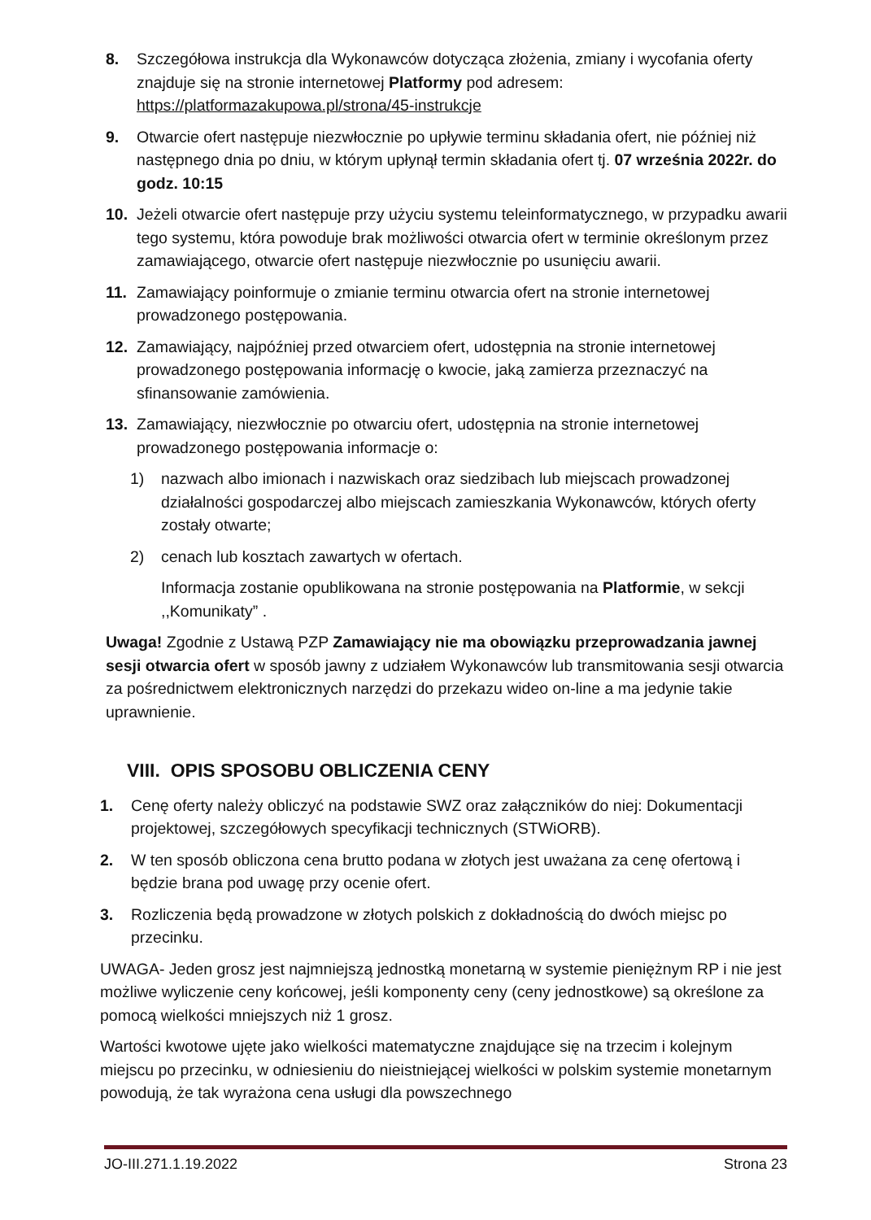8. Szczegółowa instrukcja dla Wykonawców dotycząca złożenia, zmiany i wycofania oferty znajduje się na stronie internetowej Platformy pod adresem: https://platformazakupowa.pl/strona/45-instrukcje
9. Otwarcie ofert następuje niezwłocznie po upływie terminu składania ofert, nie później niż następnego dnia po dniu, w którym upłynął termin składania ofert tj. 07 września 2022r. do godz. 10:15
10. Jeżeli otwarcie ofert następuje przy użyciu systemu teleinformatycznego, w przypadku awarii tego systemu, która powoduje brak możliwości otwarcia ofert w terminie określonym przez zamawiającego, otwarcie ofert następuje niezwłocznie po usunięciu awarii.
11. Zamawiający poinformuje o zmianie terminu otwarcia ofert na stronie internetowej prowadzonego postępowania.
12. Zamawiający, najpóźniej przed otwarciem ofert, udostępnia na stronie internetowej prowadzonego postępowania informację o kwocie, jaką zamierza przeznaczyć na sfinansowanie zamówienia.
13. Zamawiający, niezwłocznie po otwarciu ofert, udostępnia na stronie internetowej prowadzonego postępowania informacje o:
1) nazwach albo imionach i nazwiskach oraz siedzibach lub miejscach prowadzonej działalności gospodarczej albo miejscach zamieszkania Wykonawców, których oferty zostały otwarte;
2) cenach lub kosztach zawartych w ofertach.
Informacja zostanie opublikowana na stronie postępowania na Platformie, w sekcji ,,Komunikaty” .
Uwaga! Zgodnie z Ustawą PZP Zamawiający nie ma obowiązku przeprowadzania jawnej sesji otwarcia ofert w sposób jawny z udziałem Wykonawców lub transmitowania sesji otwarcia za pośrednictwem elektronicznych narzędzi do przekazu wideo on-line a ma jedynie takie uprawnienie.
VIII. OPIS SPOSOBU OBLICZENIA CENY
1. Cenę oferty należy obliczyć na podstawie SWZ oraz załączników do niej: Dokumentacji projektowej, szczegółowych specyfikacji technicznych (STWiORB).
2. W ten sposób obliczona cena brutto podana w złotych jest uważana za cenę ofertową i będzie brana pod uwagę przy ocenie ofert.
3. Rozliczenia będą prowadzone w złotych polskich z dokładnością do dwóch miejsc po przecinku.
UWAGA- Jeden grosz jest najmniejszą jednostką monetarną w systemie pieniężnym RP i nie jest możliwe wyliczenie ceny końcowej, jeśli komponenty ceny (ceny jednostkowe) są określone za pomocą wielkości mniejszych niż 1 grosz.
Wartości kwotowe ujęte jako wielkości matematyczne znajdujące się na trzecim i kolejnym miejscu po przecinku, w odniesieniu do nieistniejącej wielkości w polskim systemie monetarnym powodują, że tak wyrażona cena usługi dla powszechnego
JO-III.271.1.19.2022 Strona 23